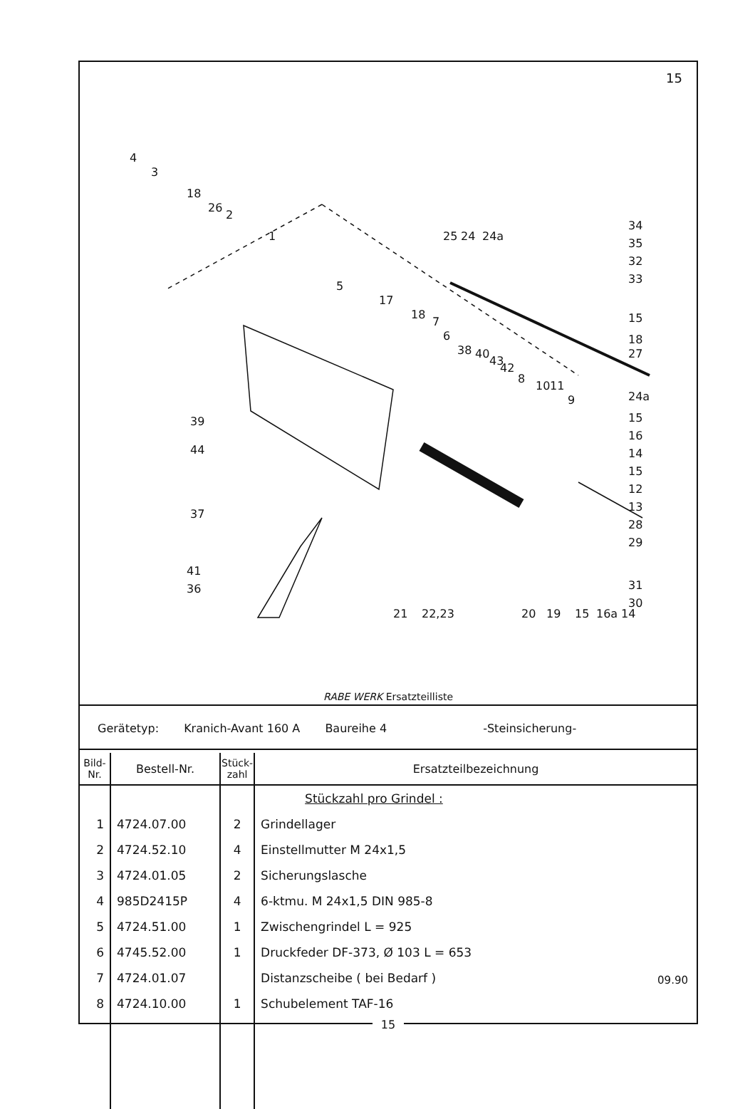15
4
3
18
26
2
1
5
17
18
7
6
38
40
43
42
8
10
11
9
25
24
24a
34
35
32
33
15
18
27
24a
15
16
14
15
12
13
28
29
31
30
39
44
37
41
36
21
22,23
20
19
15
16a
14
RABE WERK Ersatzteilliste
Gerätetyp: Kranich-Avant 160 A Baureihe 4 -Steinsicherung-
| Bild- Nr. | Bestell-Nr. | Stück- zahl | Ersatzteilbezeichnung |
| --- | --- | --- | --- |
| | | | Stückzahl pro Grindel : |
| 1 | 4724.07.00 | 2 | Grindellager |
| 2 | 4724.52.10 | 4 | Einstellmutter M 24x1,5 |
| 3 | 4724.01.05 | 2 | Sicherungslasche |
| 4 | 985D2415P | 4 | 6-ktmu. M 24x1,5 DIN 985-8 |
| 5 | 4724.51.00 | 1 | Zwischengrindel L = 925 |
| 6 | 4745.52.00 | 1 | Druckfeder DF-373, Ø 103 L = 653 |
| 7 | 4724.01.07 | | Distanzscheibe ( bei Bedarf ) |
| 8 | 4724.10.00 | 1 | Schubelement TAF-16 |
09.90
15